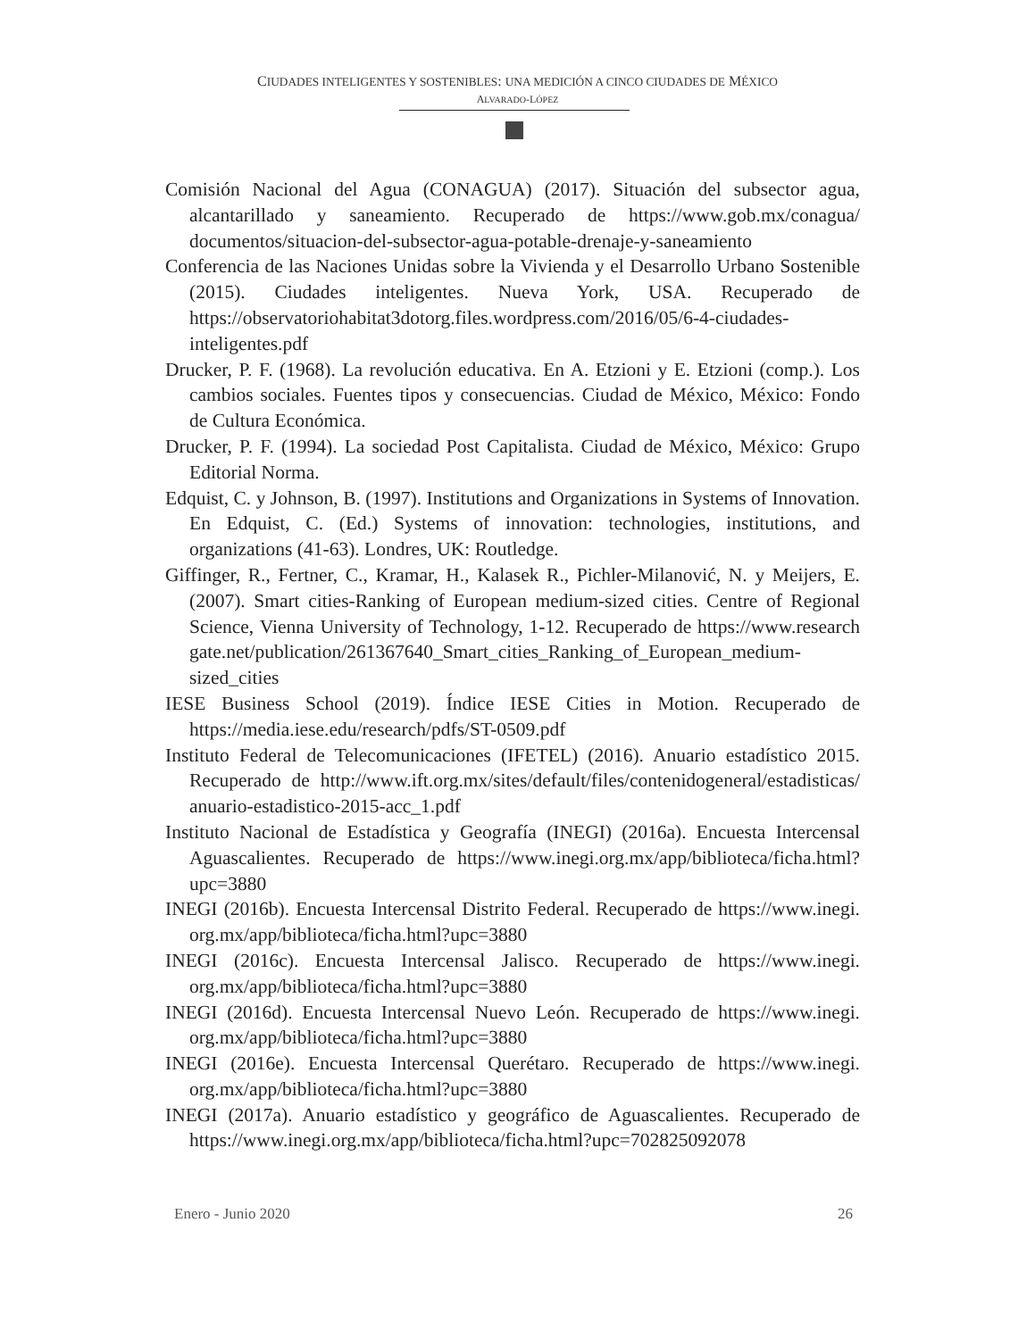CIUDADES INTELIGENTES Y SOSTENIBLES: UNA MEDICIÓN A CINCO CIUDADES DE MÉXICO
ALVARADO-LÓPEZ
Comisión Nacional del Agua (CONAGUA) (2017). Situación del subsector agua, alcantarillado y saneamiento. Recuperado de https://www.gob.mx/conagua/ documentos/situacion-del-subsector-agua-potable-drenaje-y-saneamiento
Conferencia de las Naciones Unidas sobre la Vivienda y el Desarrollo Urbano Sostenible (2015). Ciudades inteligentes. Nueva York, USA. Recuperado de https://observatoriohabitat3dotorg.files.wordpress.com/2016/05/6-4-ciudades-inteligentes.pdf
Drucker, P. F. (1968). La revolución educativa. En A. Etzioni y E. Etzioni (comp.). Los cambios sociales. Fuentes tipos y consecuencias. Ciudad de México, México: Fondo de Cultura Económica.
Drucker, P. F. (1994). La sociedad Post Capitalista. Ciudad de México, México: Grupo Editorial Norma.
Edquist, C. y Johnson, B. (1997). Institutions and Organizations in Systems of Innovation. En Edquist, C. (Ed.) Systems of innovation: technologies, institutions, and organizations (41-63). Londres, UK: Routledge.
Giffinger, R., Fertner, C., Kramar, H., Kalasek R., Pichler-Milanović, N. y Meijers, E. (2007). Smart cities-Ranking of European medium-sized cities. Centre of Regional Science, Vienna University of Technology, 1-12. Recuperado de https://www.research gate.net/publication/261367640_Smart_cities_Ranking_of_European_medium-sized_cities
IESE Business School (2019). Índice IESE Cities in Motion. Recuperado de https://media.iese.edu/research/pdfs/ST-0509.pdf
Instituto Federal de Telecomunicaciones (IFETEL) (2016). Anuario estadístico 2015. Recuperado de http://www.ift.org.mx/sites/default/files/contenidogeneral/estadisticas/ anuario-estadistico-2015-acc_1.pdf
Instituto Nacional de Estadística y Geografía (INEGI) (2016a). Encuesta Intercensal Aguascalientes. Recuperado de https://www.inegi.org.mx/app/biblioteca/ficha.html? upc=3880
INEGI (2016b). Encuesta Intercensal Distrito Federal. Recuperado de https://www.inegi. org.mx/app/biblioteca/ficha.html?upc=3880
INEGI (2016c). Encuesta Intercensal Jalisco. Recuperado de https://www.inegi. org.mx/app/biblioteca/ficha.html?upc=3880
INEGI (2016d). Encuesta Intercensal Nuevo León. Recuperado de https://www.inegi. org.mx/app/biblioteca/ficha.html?upc=3880
INEGI (2016e). Encuesta Intercensal Querétaro. Recuperado de https://www.inegi. org.mx/app/biblioteca/ficha.html?upc=3880
INEGI (2017a). Anuario estadístico y geográfico de Aguascalientes. Recuperado de https://www.inegi.org.mx/app/biblioteca/ficha.html?upc=702825092078
Enero - Junio 2020 26